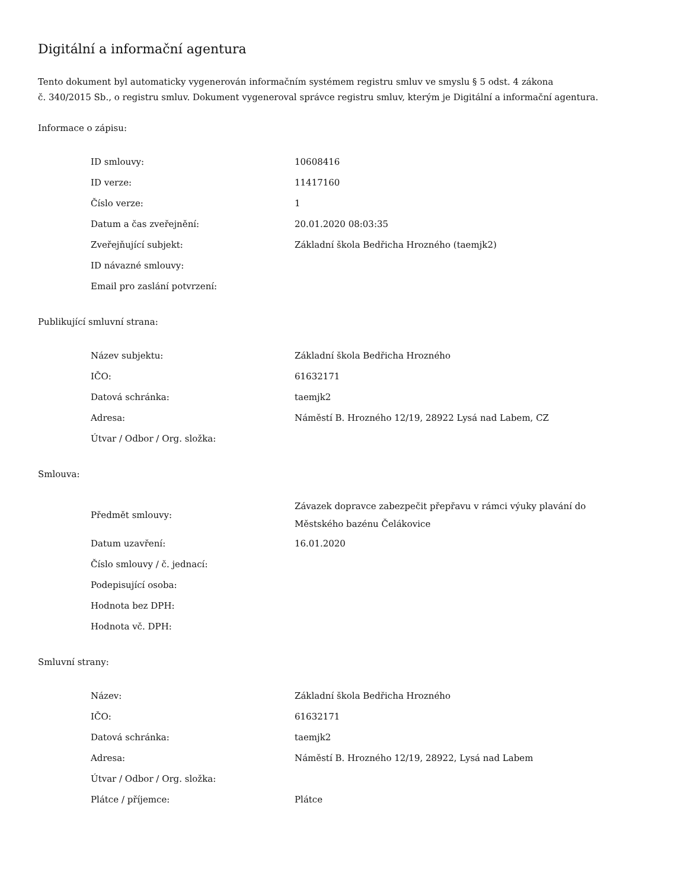Digitální a informační agentura
Tento dokument byl automaticky vygenerován informačním systémem registru smluv ve smyslu § 5 odst. 4 zákona
č. 340/2015 Sb., o registru smluv. Dokument vygeneroval správce registru smluv, kterým je Digitální a informační agentura.
Informace o zápisu:
| ID smlouvy: | 10608416 |
| ID verze: | 11417160 |
| Číslo verze: | 1 |
| Datum a čas zveřejnění: | 20.01.2020 08:03:35 |
| Zveřejňující subjekt: | Základní škola Bedřicha Hrozného (taemjk2) |
| ID návazné smlouvy: | |
| Email pro zaslání potvrzení: | |
Publikující smluvní strana:
| Název subjektu: | Základní škola Bedřicha Hrozného |
| IČO: | 61632171 |
| Datová schránka: | taemjk2 |
| Adresa: | Náměstí B. Hrozného 12/19, 28922 Lysá nad Labem, CZ |
| Útvar / Odbor / Org. složka: | |
Smlouva:
| Předmět smlouvy: | Závazek dopravce zabezpečit přepřavu v rámci výuky plavání do Městského bazénu Čelákovice |
| Datum uzavření: | 16.01.2020 |
| Číslo smlouvy / č. jednací: | |
| Podepisující osoba: | |
| Hodnota bez DPH: | |
| Hodnota vč. DPH: | |
Smluvní strany:
| Název: | Základní škola Bedřicha Hrozného |
| IČO: | 61632171 |
| Datová schránka: | taemjk2 |
| Adresa: | Náměstí B. Hrozného 12/19, 28922, Lysá nad Labem |
| Útvar / Odbor / Org. složka: | |
| Plátce / příjemce: | Plátce |